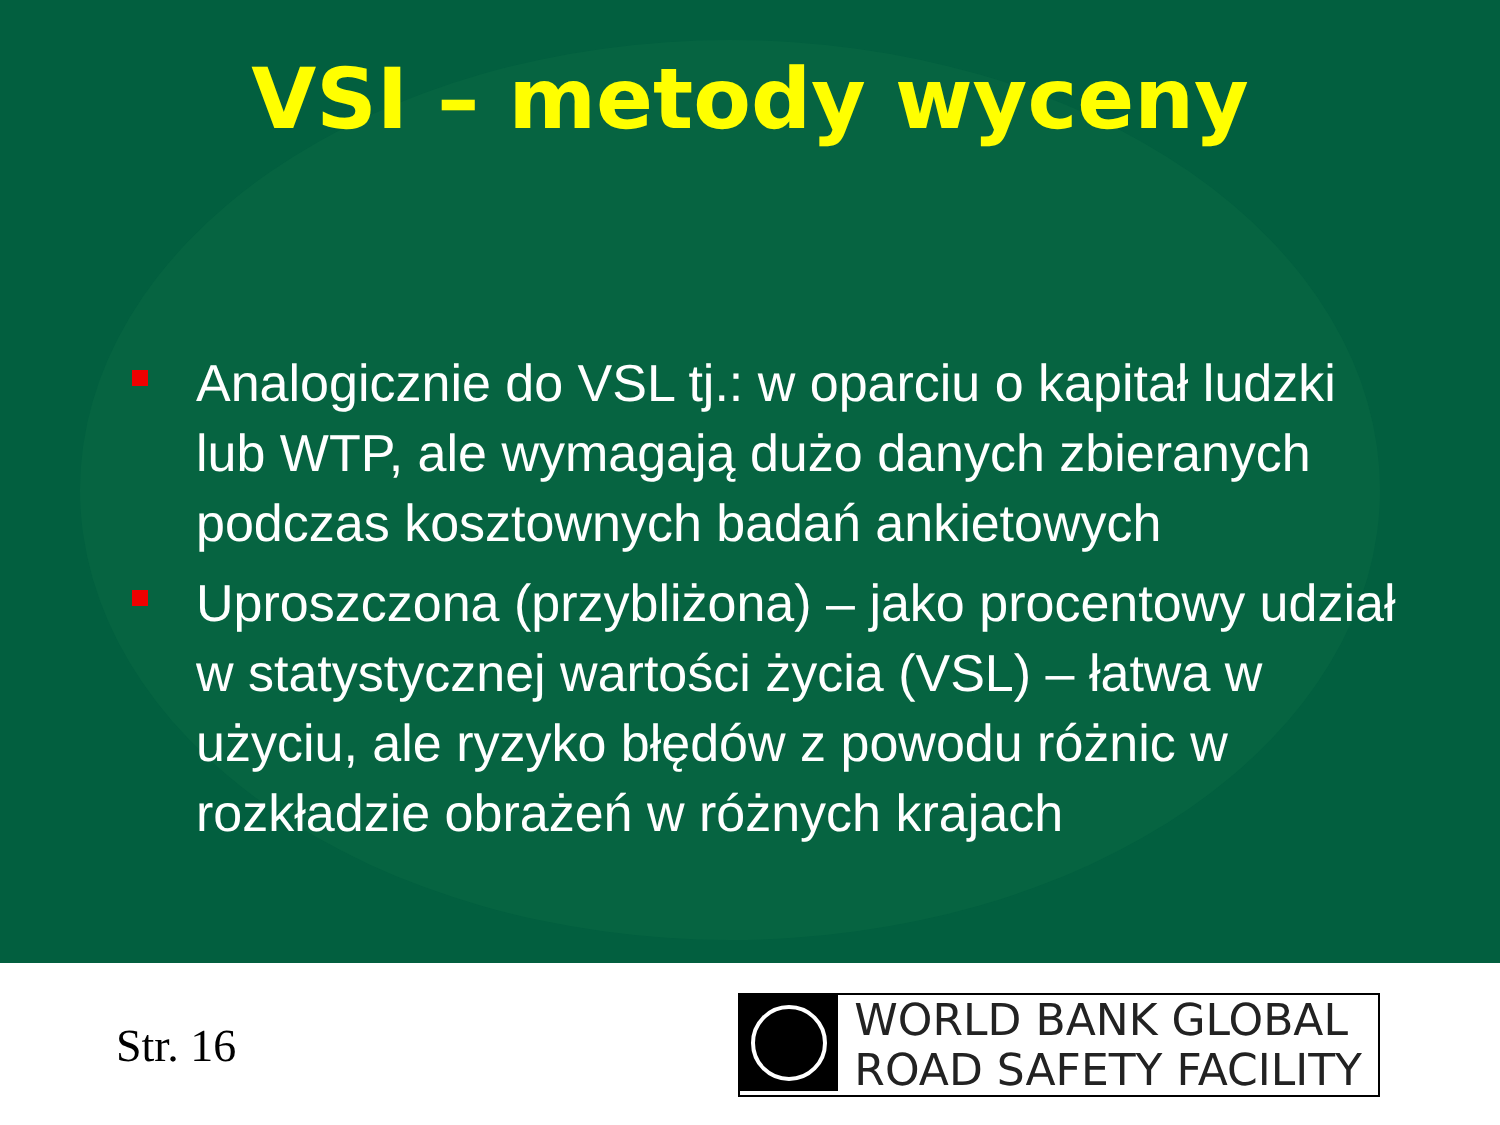VSI – metody wyceny
Analogicznie do VSL tj.: w oparciu o kapitał ludzki lub WTP, ale wymagają dużo danych zbieranych podczas kosztownych badań ankietowych
Uproszczona (przybliżona) – jako procentowy udział w statystycznej wartości życia (VSL) – łatwa w użyciu, ale ryzyko błędów z powodu różnic w rozkładzie obrażeń w różnych krajach
Str. 16
WORLD BANK GLOBAL
ROAD SAFETY FACILITY